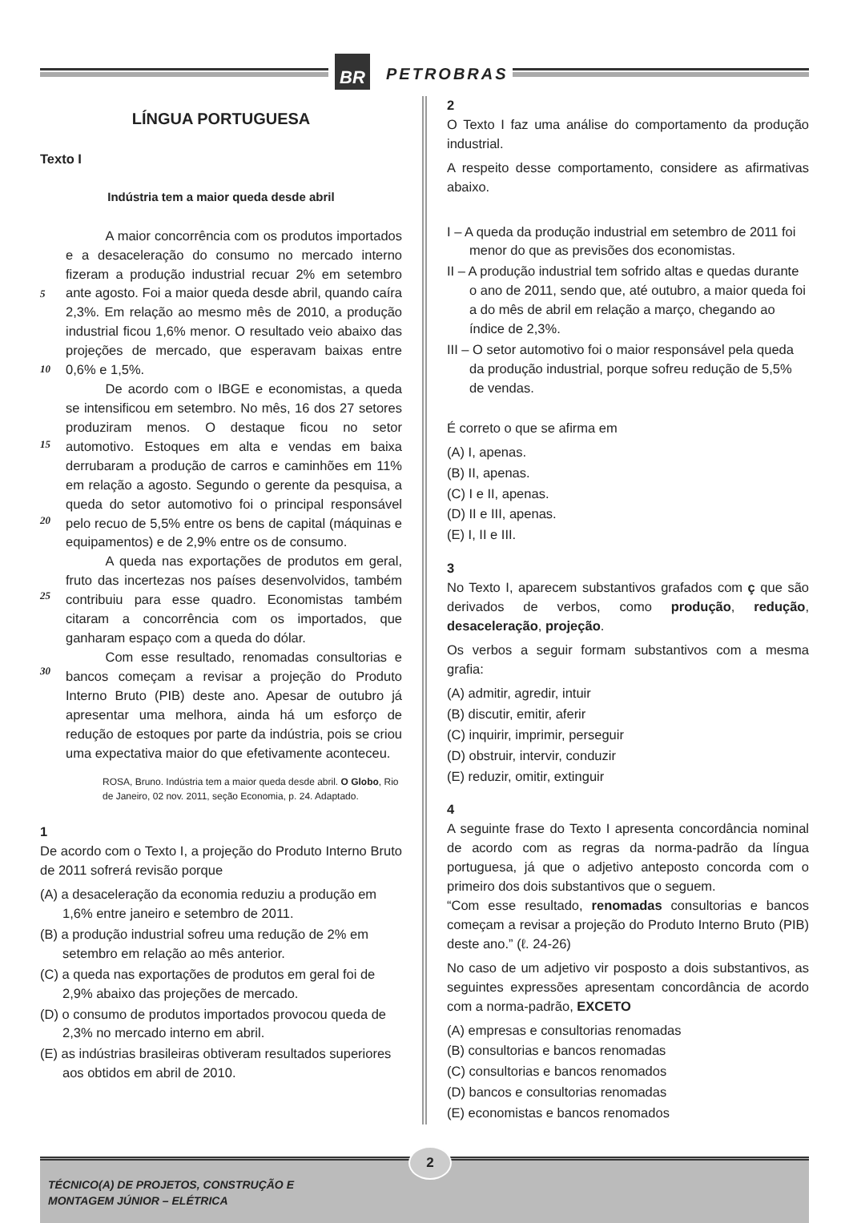BR PETROBRAS
LÍNGUA PORTUGUESA
Texto I
Indústria tem a maior queda desde abril
5
10
15
20
25
30
   A maior concorrência com os produtos importados e a desaceleração do consumo no mercado interno fizeram a produção industrial recuar 2% em setembro ante agosto. Foi a maior queda desde abril, quando caíra 2,3%. Em relação ao mesmo mês de 2010, a produção industrial ficou 1,6% menor. O resultado veio abaixo das projeções de mercado, que esperavam baixas entre 0,6% e 1,5%.
   De acordo com o IBGE e economistas, a queda se intensificou em setembro. No mês, 16 dos 27 setores produziram menos. O destaque ficou no setor automotivo. Estoques em alta e vendas em baixa derrubaram a produção de carros e caminhões em 11% em relação a agosto. Segundo o gerente da pesquisa, a queda do setor automotivo foi o principal responsável pelo recuo de 5,5% entre os bens de capital (máquinas e equipamentos) e de 2,9% entre os de consumo.
   A queda nas exportações de produtos em geral, fruto das incertezas nos países desenvolvidos, também contribuiu para esse quadro. Economistas também citaram a concorrência com os importados, que ganharam espaço com a queda do dólar.
   Com esse resultado, renomadas consultorias e bancos começam a revisar a projeção do Produto Interno Bruto (PIB) deste ano. Apesar de outubro já apresentar uma melhora, ainda há um esforço de redução de estoques por parte da indústria, pois se criou uma expectativa maior do que efetivamente aconteceu.
ROSA, Bruno. Indústria tem a maior queda desde abril. O Globo, Rio de Janeiro, 02 nov. 2011, seção Economia, p. 24. Adaptado.
1
De acordo com o Texto I, a projeção do Produto Interno Bruto de 2011 sofrerá revisão porque
(A) a desaceleração da economia reduziu a produção em 1,6% entre janeiro e setembro de 2011.
(B) a produção industrial sofreu uma redução de 2% em setembro em relação ao mês anterior.
(C) a queda nas exportações de produtos em geral foi de 2,9% abaixo das projeções de mercado.
(D) o consumo de produtos importados provocou queda de 2,3% no mercado interno em abril.
(E) as indústrias brasileiras obtiveram resultados superiores aos obtidos em abril de 2010.
2
O Texto I faz uma análise do comportamento da produção industrial.
A respeito desse comportamento, considere as afirmativas abaixo.
I – A queda da produção industrial em setembro de 2011 foi menor do que as previsões dos economistas.
II – A produção industrial tem sofrido altas e quedas durante o ano de 2011, sendo que, até outubro, a maior queda foi a do mês de abril em relação a março, chegando ao índice de 2,3%.
III – O setor automotivo foi o maior responsável pela queda da produção industrial, porque sofreu redução de 5,5% de vendas.
É correto o que se afirma em
(A) I, apenas.
(B) II, apenas.
(C) I e II, apenas.
(D) II e III, apenas.
(E) I, II e III.
3
No Texto I, aparecem substantivos grafados com ç que são derivados de verbos, como produção, redução, desaceleração, projeção.
Os verbos a seguir formam substantivos com a mesma grafia:
(A) admitir, agredir, intuir
(B) discutir, emitir, aferir
(C) inquirir, imprimir, perseguir
(D) obstruir, intervir, conduzir
(E) reduzir, omitir, extinguir
4
A seguinte frase do Texto I apresenta concordância nominal de acordo com as regras da norma-padrão da língua portuguesa, já que o adjetivo anteposto concorda com o primeiro dos dois substantivos que o seguem.
“Com esse resultado, renomadas consultorias e bancos começam a revisar a projeção do Produto Interno Bruto (PIB) deste ano.” (ℓ. 24-26)
No caso de um adjetivo vir posposto a dois substantivos, as seguintes expressões apresentam concordância de acordo com a norma-padrão, EXCETO
(A) empresas e consultorias renomadas
(B) consultorias e bancos renomadas
(C) consultorias e bancos renomados
(D) bancos e consultorias renomadas
(E) economistas e bancos renomados
2
TÉCNICO(A) DE PROJETOS, CONSTRUÇÃO E
MONTAGEM JÚNIOR – ELÉTRICA